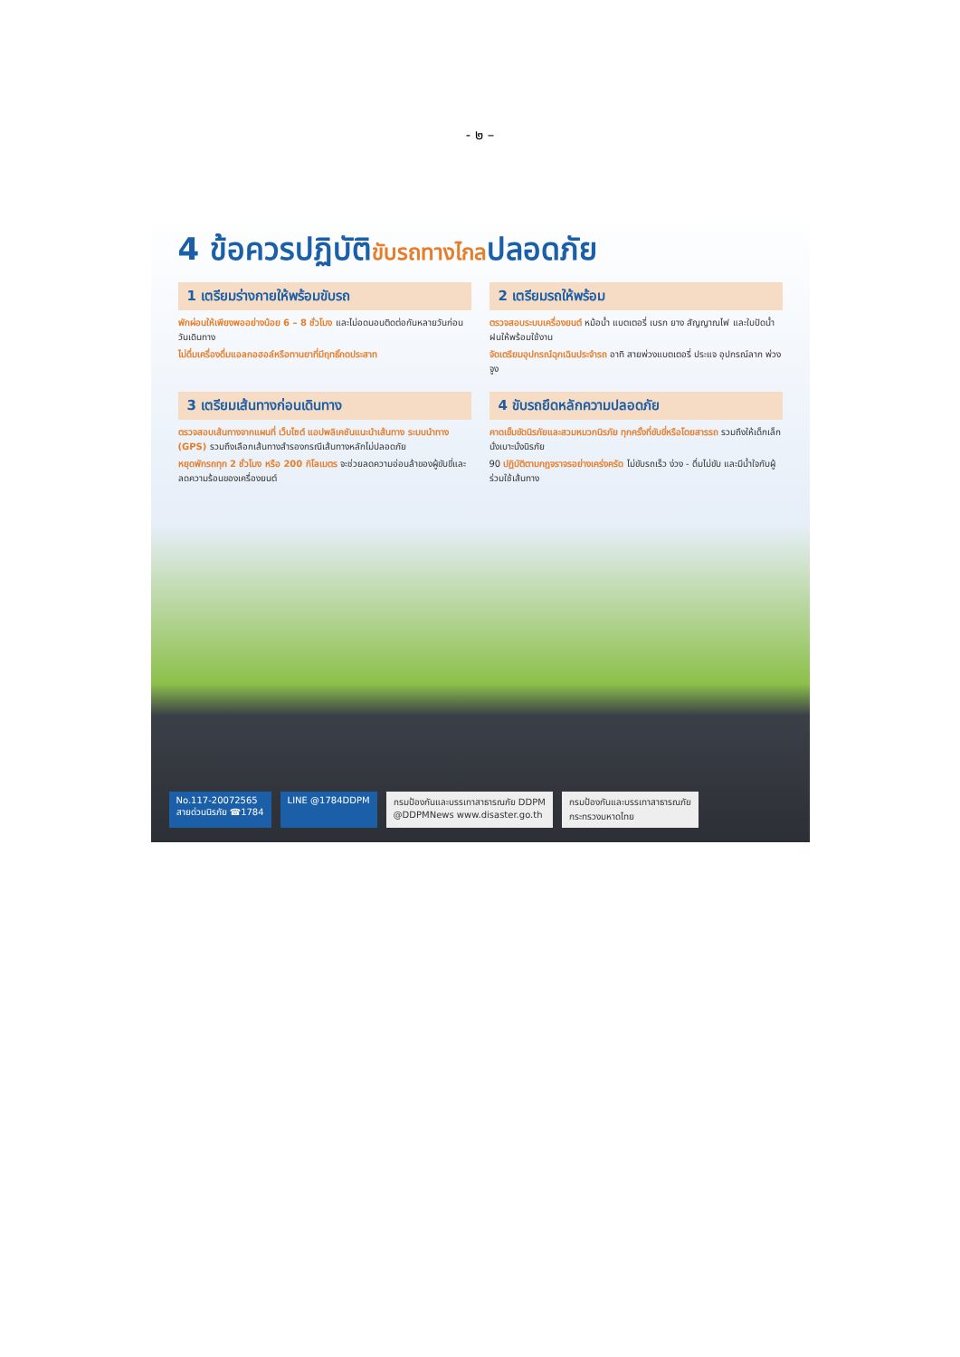- ๒ –
4 ข้อควรปฏิบัติขับรถทางไกลปลอดภัย
1 เตรียมร่างกายให้พร้อมขับรถ
พักผ่อนให้เพียงพออย่างน้อย 6 – 8 ชั่วโมง และไม่อดนอนติดต่อกันหลายวันก่อนวันเดินทาง
ไม่ดื่มเครื่องดื่มแอลกอฮอล์หรือทานยาที่มีฤทธิ์กดประสาท
2 เตรียมรถให้พร้อม
ตรวจสอบระบบเครื่องยนต์ หม้อน้ำ แบตเตอรี่ เบรก ยาง สัญญาณไฟ และใบปัดน้ำฝนให้พร้อมใช้งาน
จัดเตรียมอุปกรณ์ฉุกเฉินประจำรถ อาทิ สายพ่วงแบตเตอรี่ ประแจ อุปกรณ์ลาก พ่วง จูง
3 เตรียมเส้นทางก่อนเดินทาง
ตรวจสอบเส้นทางจากแผนที่ เว็บไซต์ แอปพลิเคชันแนะนำเส้นทาง ระบบนำทาง (GPS) รวมถึงเลือกเส้นทางสำรองกรณีเส้นทางหลักไม่ปลอดภัย
หยุดพักรถทุก 2 ชั่วโมง หรือ 200 กิโลเมตร จะช่วยลดความอ่อนล้าของผู้ขับขี่และลดความร้อนของเครื่องยนต์
4 ขับรถยึดหลักความปลอดภัย
คาดเข็มขัดนิรภัยและสวมหมวกนิรภัย ทุกครั้งที่ขับขี่หรือโดยสารรถ รวมถึงให้เด็กเล็กนั่งเบาะนั่งนิรภัย
90 ปฏิบัติตามกฎจราจรอย่างเคร่งครัด ไม่ขับรถเร็ว ง่วง - ดื่มไม่ขับ และมีน้ำใจกับผู้ร่วมใช้เส้นทาง
No.117-20072565
สายด่วนนิรภัย ☎1784
LINE @1784DDPM กรมป้องกันและบรรเทาสาธารณภัย DDPM
@DDPMNews www.disaster.go.th
กรมป้องกันและบรรเทาสาธารณภัย
กระทรวงมหาดไทย